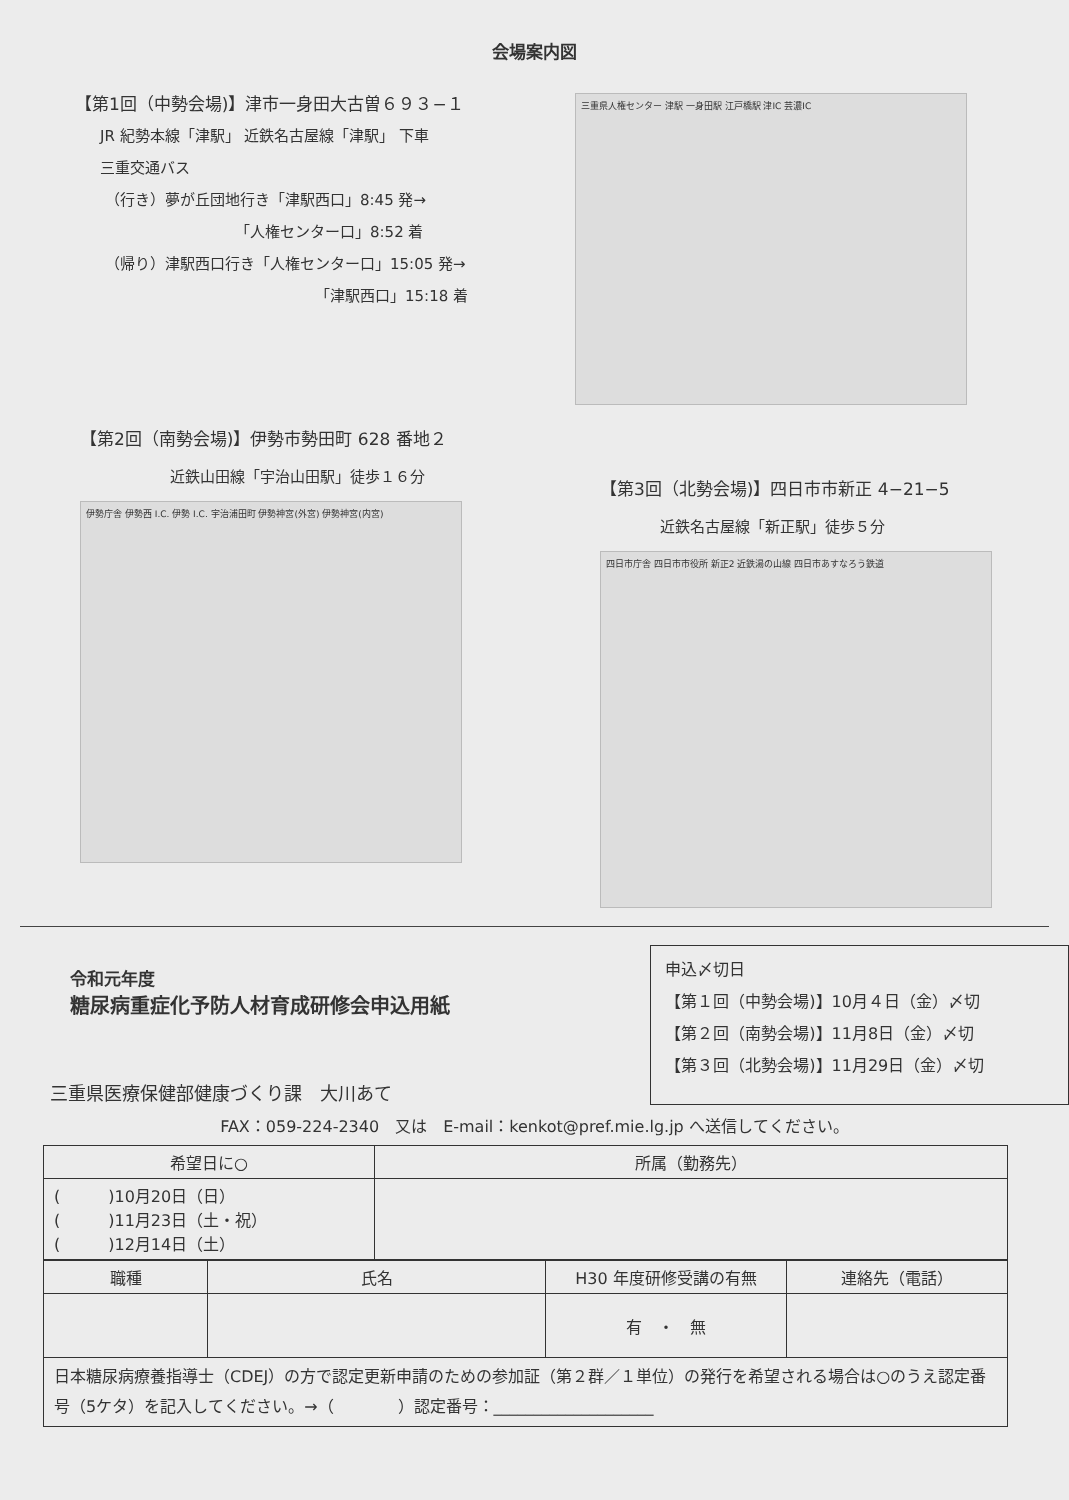会場案内図
【第1回（中勢会場)】津市一身田大古曽６９３−１
JR 紀勢本線「津駅」 近鉄名古屋線「津駅」 下車
三重交通バス
（行き）夢が丘団地行き「津駅西口」8:45 発→
「人権センター口」8:52 着
（帰り）津駅西口行き「人権センター口」15:05 発→
「津駅西口」15:18 着
三重県人権センター 津駅 一身田駅 江戸橋駅 津IC 芸濃IC
【第2回（南勢会場)】伊勢市勢田町 628 番地２
近鉄山田線「宇治山田駅」徒歩１６分
伊勢庁舎 伊勢西 I.C. 伊勢 I.C. 宇治浦田町 伊勢神宮(外宮) 伊勢神宮(内宮)
【第3回（北勢会場)】四日市市新正 4−21−5
近鉄名古屋線「新正駅」徒歩５分
四日市庁舎 四日市市役所 新正2 近鉄湯の山線 四日市あすなろう鉄道
令和元年度
糖尿病重症化予防人材育成研修会申込用紙
三重県医療保健部健康づくり課　大川あて
申込〆切日
【第１回（中勢会場)】10月４日（金）〆切
【第２回（南勢会場)】11月8日（金）〆切
【第３回（北勢会場)】11月29日（金）〆切
FAX：059-224-2340　又は　E-mail：kenkot@pref.mie.lg.jp へ送信してください。
| 希望日に○ | 所属（勤務先） |
| --- | --- |
| ( )10月20日（日） ( )11月23日（土・祝） ( )12月14日（土） | |
| 職種 | 氏名 | H30 年度研修受講の有無 | 連絡先（電話） |
| --- | --- | --- | --- |
| | | 有 ・ 無 | |
| 日本糖尿病療養指導士（CDEJ）の方で認定更新申請のための参加証（第２群／１単位）の発行を希望される場合は○のうえ認定番号（5ケタ）を記入してください。→（ ）認定番号：____________________ | | | |